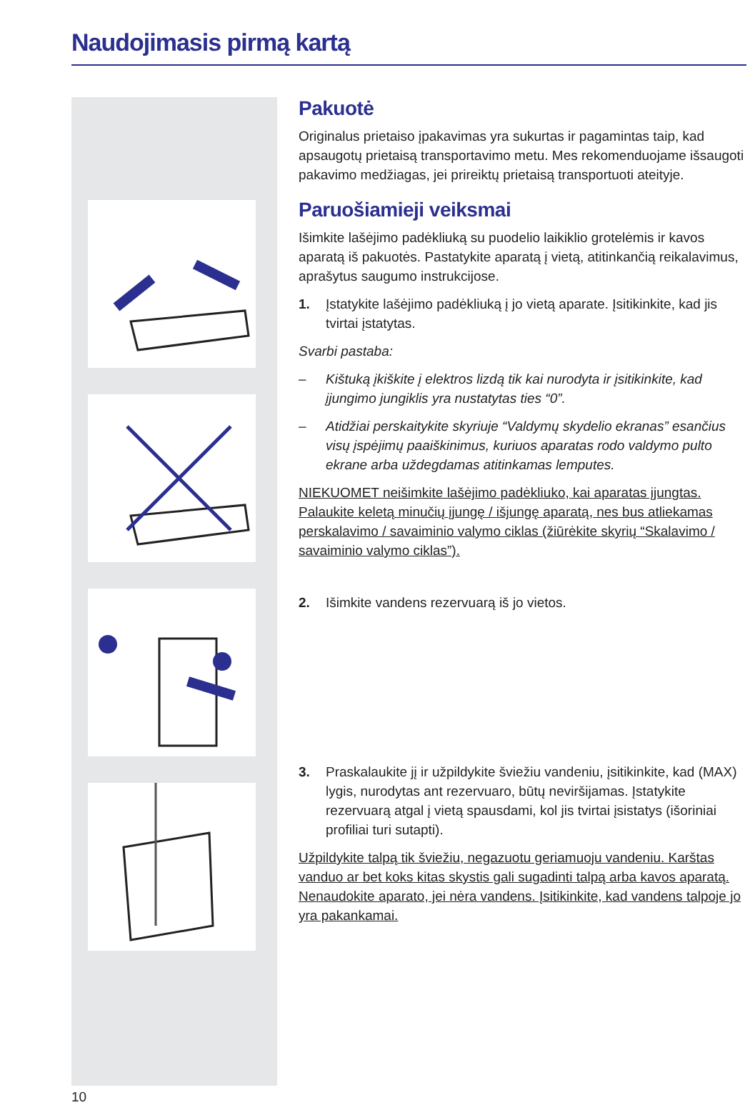Naudojimasis pirmą kartą
Pakuotė
Originalus prietaiso įpakavimas yra sukurtas ir pagamintas taip, kad apsaugotų prietaisą transportavimo metu. Mes rekomenduojame išsaugoti pakavimo medžiagas, jei prireiktų prietaisą transportuoti ateityje.
Paruošiamieji veiksmai
Išimkite lašėjimo padėkliuką su puodelio laikiklio grotelėmis ir kavos aparatą iš pakuotės. Pastatykite aparatą į vietą, atitinkančią reikalavimus, aprašytus saugumo instrukcijose.
1. Įstatykite lašėjimo padėkliuką į jo vietą aparate. Įsitikinkite, kad jis tvirtai įstatytas.
Svarbi pastaba:
– Kištuką įkiškite į elektros lizdą tik kai nurodyta ir įsitikinkite, kad įjungimo jungiklis yra nustatytas ties “0”.
– Atidžiai perskaitykite skyriuje “Valdymų skydelio ekranas” esančius visų įspėjimų paaiškinimus, kuriuos aparatas rodo valdymo pulto ekrane arba uždegdamas atitinkamas lemputes.
NIEKUOMET neišimkite lašėjimo padėkliuko, kai aparatas įjungtas. Palaukite keletą minučių įjungę / išjungę aparatą, nes bus atliekamas perskalavimo / savaiminio valymo ciklas (žiūrėkite skyrių “Skalavimo / savaiminio valymo ciklas”).
2. Išimkite vandens rezervuarą iš jo vietos.
3. Praskalaukite jį ir užpildykite šviežiu vandeniu, įsitikinkite, kad (MAX) lygis, nurodytas ant rezervuaro, būtų neviršijamas. Įstatykite rezervuarą atgal į vietą spausdami, kol jis tvirtai įsistatys (išoriniai profiliai turi sutapti).
Užpildykite talpą tik šviežiu, negazuotu geriamuoju vandeniu. Karštas vanduo ar bet koks kitas skystis gali sugadinti talpą arba kavos aparatą. Nenaudokite aparato, jei nėra vandens. Įsitikinkite, kad vandens talpoje jo yra pakankamai.
10